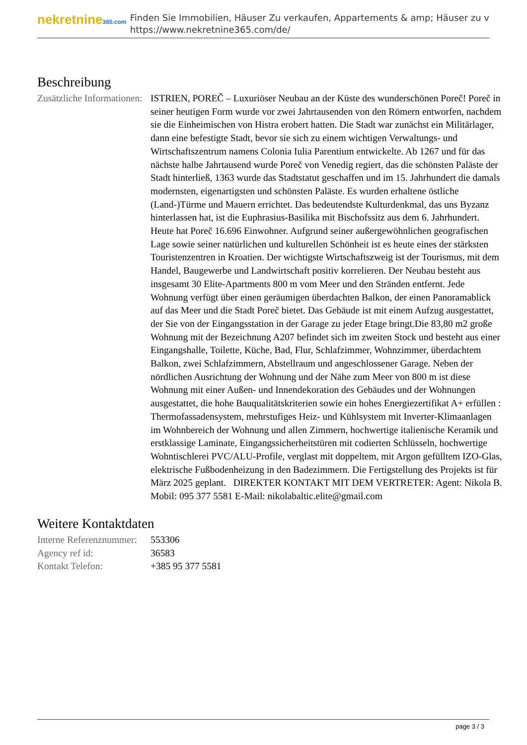nekretnine365.com
Finden Sie Immobilien, Häuser Zu verkaufen, Appartements & amp; Häuser zu v
https://www.nekretnine365.com/de/
Beschreibung
| Zusätzliche Informationen: | ISTRIEN, POREČ – Luxuriöser Neubau an der Küste des wunderschönen Poreč! Poreč in seiner heutigen Form wurde vor zwei Jahrtausenden von den Römern entworfen, nachdem sie die Einheimischen von Histra erobert hatten. Die Stadt war zunächst ein Militärlager, dann eine befestigte Stadt, bevor sie sich zu einem wichtigen Verwaltungs- und Wirtschaftszentrum namens Colonia Iulia Parentium entwickelte. Ab 1267 und für das nächste halbe Jahrtausend wurde Poreč von Venedig regiert, das die schönsten Paläste der Stadt hinterließ, 1363 wurde das Stadtstatut geschaffen und im 15. Jahrhundert die damals modernsten, eigenartigsten und schönsten Paläste. Es wurden erhaltene östliche (Land-)Türme und Mauern errichtet. Das bedeutendste Kulturdenkmal, das uns Byzanz hinterlassen hat, ist die Euphrasius-Basilika mit Bischofssitz aus dem 6. Jahrhundert. Heute hat Poreč 16.696 Einwohner. Aufgrund seiner außergewöhnlichen geografischen Lage sowie seiner natürlichen und kulturellen Schönheit ist es heute eines der stärksten Touristenzentren in Kroatien. Der wichtigste Wirtschaftszweig ist der Tourismus, mit dem Handel, Baugewerbe und Landwirtschaft positiv korrelieren. Der Neubau besteht aus insgesamt 30 Elite-Apartments 800 m vom Meer und den Stränden entfernt. Jede Wohnung verfügt über einen geräumigen überdachten Balkon, der einen Panoramablick auf das Meer und die Stadt Poreč bietet. Das Gebäude ist mit einem Aufzug ausgestattet, der Sie von der Eingangsstation in der Garage zu jeder Etage bringt.Die 83,80 m2 große Wohnung mit der Bezeichnung A207 befindet sich im zweiten Stock und besteht aus einer Eingangshalle, Toilette, Küche, Bad, Flur, Schlafzimmer, Wohnzimmer, überdachtem Balkon, zwei Schlafzimmern, Abstellraum und angeschlossener Garage. Neben der nördlichen Ausrichtung der Wohnung und der Nähe zum Meer von 800 m ist diese Wohnung mit einer Außen- und Innendekoration des Gebäudes und der Wohnungen ausgestattet, die hohe Bauqualitätskriterien sowie ein hohes Energiezertifikat A+ erfüllen : Thermofassadensystem, mehrstufiges Heiz- und Kühlsystem mit Inverter-Klimaanlagen im Wohnbereich der Wohnung und allen Zimmern, hochwertige italienische Keramik und erstklassige Laminate, Eingangssicherheitstüren mit codierten Schlüsseln, hochwertige Wohntischlerei PVC/ALU-Profile, verglast mit doppeltem, mit Argon gefülltem IZO-Glas, elektrische Fußbodenheizung in den Badezimmern. Die Fertigstellung des Projekts ist für März 2025 geplant. DIREKTER KONTAKT MIT DEM VERTRETER: Agent: Nikola B. Mobil: 095 377 5581 E-Mail: nikolabaltic.elite@gmail.com |
Weitere Kontaktdaten
| Interne Referenznummer: | 553306 |
| Agency ref id: | 36583 |
| Kontakt Telefon: | +385 95 377 5581 |
page 3 / 3